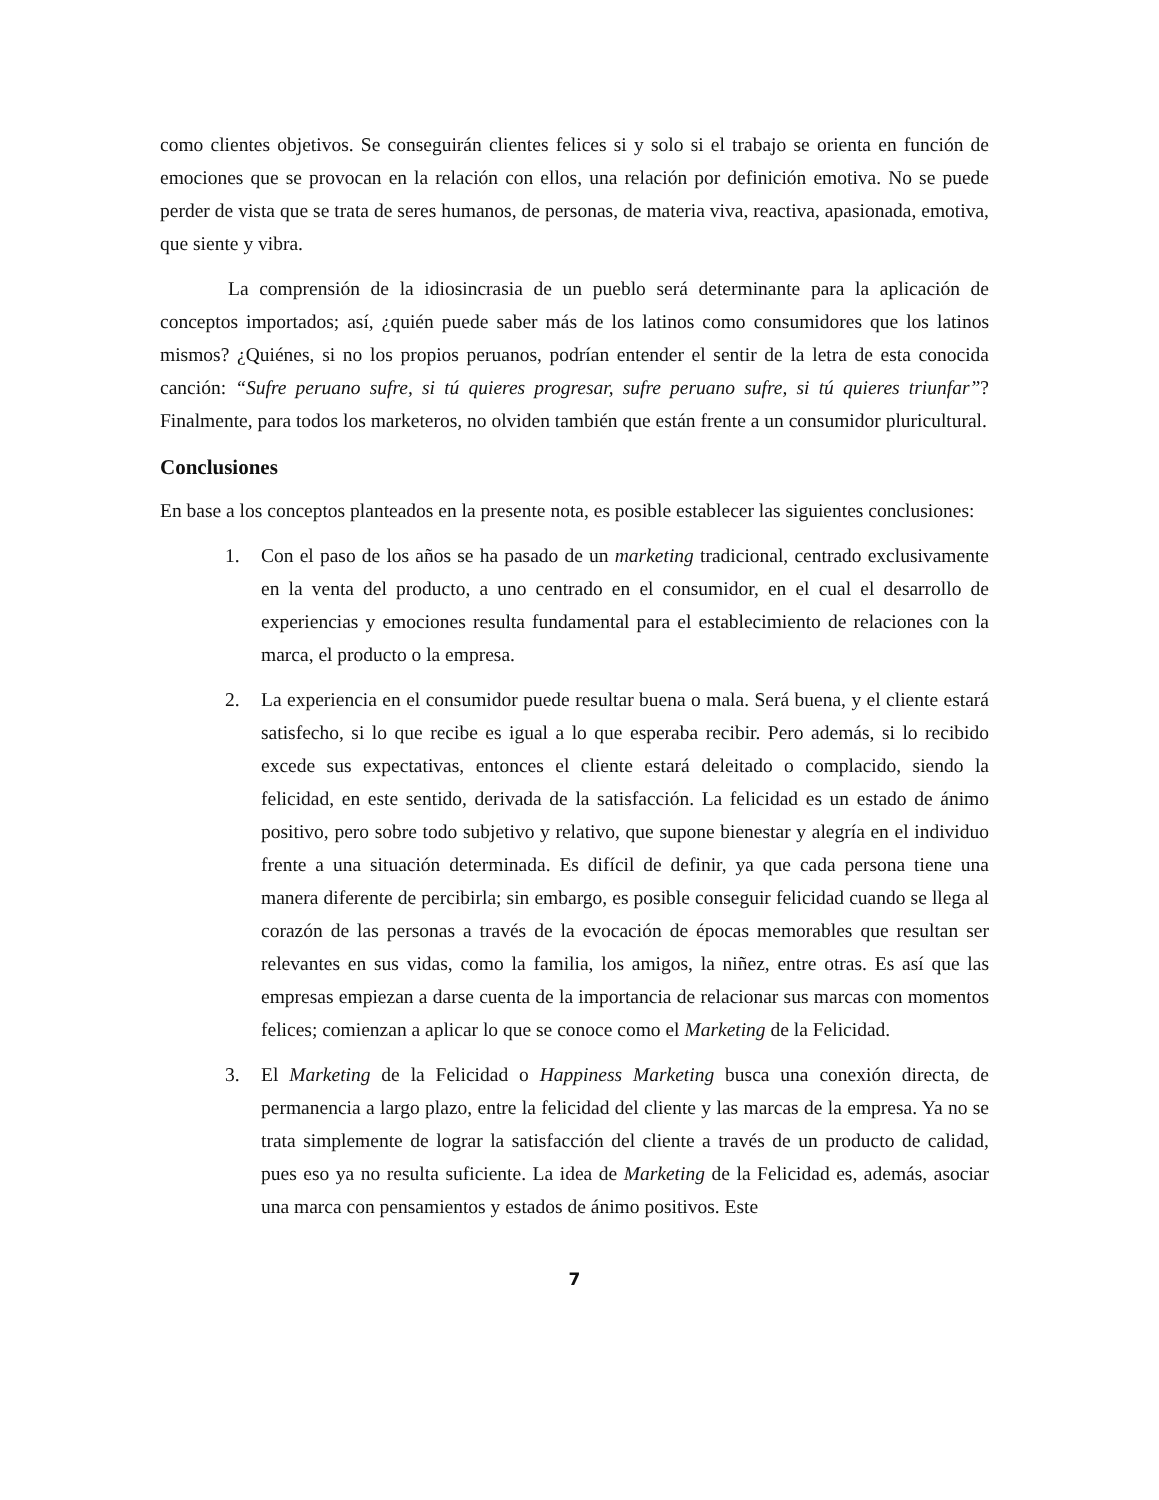como clientes objetivos. Se conseguirán clientes felices si y solo si el trabajo se orienta en función de emociones que se provocan en la relación con ellos, una relación por definición emotiva. No se puede perder de vista que se trata de seres humanos, de personas, de materia viva, reactiva, apasionada, emotiva, que siente y vibra.
La comprensión de la idiosincrasia de un pueblo será determinante para la aplicación de conceptos importados; así, ¿quién puede saber más de los latinos como consumidores que los latinos mismos? ¿Quiénes, si no los propios peruanos, podrían entender el sentir de la letra de esta conocida canción: “Sufre peruano sufre, si tú quieres progresar, sufre peruano sufre, si tú quieres triunfar”? Finalmente, para todos los marketeros, no olviden también que están frente a un consumidor pluricultural.
Conclusiones
En base a los conceptos planteados en la presente nota, es posible establecer las siguientes conclusiones:
1. Con el paso de los años se ha pasado de un marketing tradicional, centrado exclusivamente en la venta del producto, a uno centrado en el consumidor, en el cual el desarrollo de experiencias y emociones resulta fundamental para el establecimiento de relaciones con la marca, el producto o la empresa.
2. La experiencia en el consumidor puede resultar buena o mala. Será buena, y el cliente estará satisfecho, si lo que recibe es igual a lo que esperaba recibir. Pero además, si lo recibido excede sus expectativas, entonces el cliente estará deleitado o complacido, siendo la felicidad, en este sentido, derivada de la satisfacción. La felicidad es un estado de ánimo positivo, pero sobre todo subjetivo y relativo, que supone bienestar y alegría en el individuo frente a una situación determinada. Es difícil de definir, ya que cada persona tiene una manera diferente de percibirla; sin embargo, es posible conseguir felicidad cuando se llega al corazón de las personas a través de la evocación de épocas memorables que resultan ser relevantes en sus vidas, como la familia, los amigos, la niñez, entre otras. Es así que las empresas empiezan a darse cuenta de la importancia de relacionar sus marcas con momentos felices; comienzan a aplicar lo que se conoce como el Marketing de la Felicidad.
3. El Marketing de la Felicidad o Happiness Marketing busca una conexión directa, de permanencia a largo plazo, entre la felicidad del cliente y las marcas de la empresa. Ya no se trata simplemente de lograr la satisfacción del cliente a través de un producto de calidad, pues eso ya no resulta suficiente. La idea de Marketing de la Felicidad es, además, asociar una marca con pensamientos y estados de ánimo positivos. Este
7